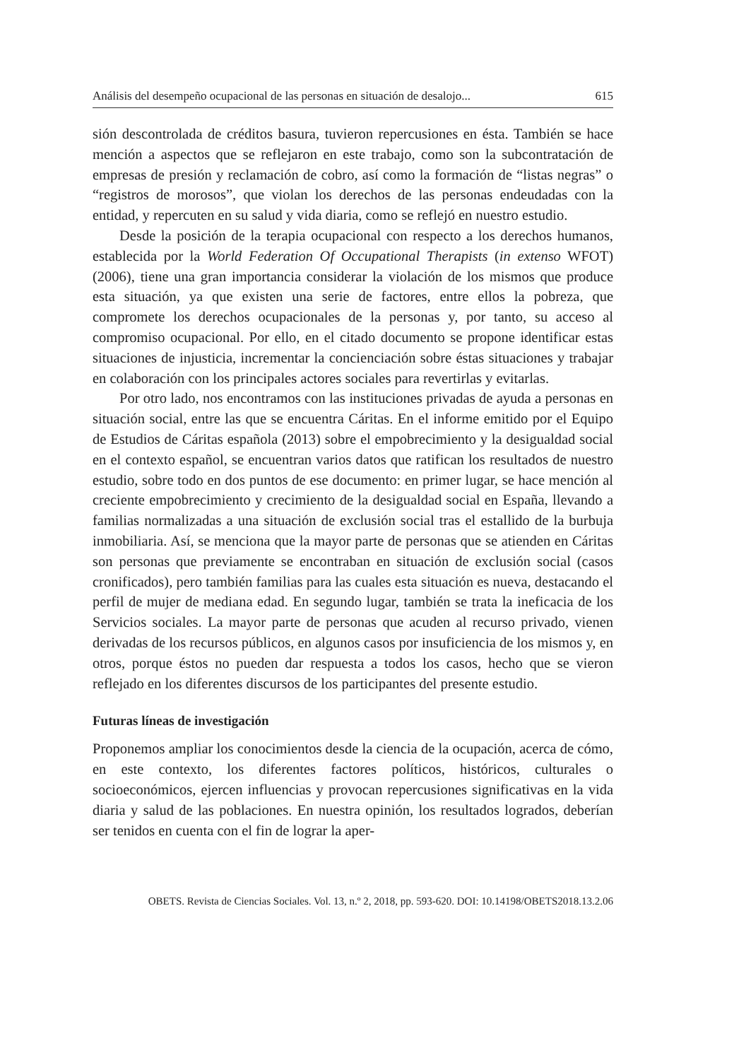Análisis del desempeño ocupacional de las personas en situación de desalojo... 615
sión descontrolada de créditos basura, tuvieron repercusiones en ésta. También se hace mención a aspectos que se reflejaron en este trabajo, como son la subcontratación de empresas de presión y reclamación de cobro, así como la formación de “listas negras” o “registros de morosos”, que violan los derechos de las personas endeudadas con la entidad, y repercuten en su salud y vida diaria, como se reflejó en nuestro estudio.
Desde la posición de la terapia ocupacional con respecto a los derechos humanos, establecida por la World Federation Of Occupational Therapists (in extenso WFOT) (2006), tiene una gran importancia considerar la violación de los mismos que produce esta situación, ya que existen una serie de factores, entre ellos la pobreza, que compromete los derechos ocupacionales de la personas y, por tanto, su acceso al compromiso ocupacional. Por ello, en el citado documento se propone identificar estas situaciones de injusticia, incrementar la concienciación sobre éstas situaciones y trabajar en colaboración con los principales actores sociales para revertirlas y evitarlas.
Por otro lado, nos encontramos con las instituciones privadas de ayuda a personas en situación social, entre las que se encuentra Cáritas. En el informe emitido por el Equipo de Estudios de Cáritas española (2013) sobre el empobrecimiento y la desigualdad social en el contexto español, se encuentran varios datos que ratifican los resultados de nuestro estudio, sobre todo en dos puntos de ese documento: en primer lugar, se hace mención al creciente empobrecimiento y crecimiento de la desigualdad social en España, llevando a familias normalizadas a una situación de exclusión social tras el estallido de la burbuja inmobiliaria. Así, se menciona que la mayor parte de personas que se atienden en Cáritas son personas que previamente se encontraban en situación de exclusión social (casos cronificados), pero también familias para las cuales esta situación es nueva, destacando el perfil de mujer de mediana edad. En segundo lugar, también se trata la ineficacia de los Servicios sociales. La mayor parte de personas que acuden al recurso privado, vienen derivadas de los recursos públicos, en algunos casos por insuficiencia de los mismos y, en otros, porque éstos no pueden dar respuesta a todos los casos, hecho que se vieron reflejado en los diferentes discursos de los participantes del presente estudio.
Futuras líneas de investigación
Proponemos ampliar los conocimientos desde la ciencia de la ocupación, acerca de cómo, en este contexto, los diferentes factores políticos, históricos, culturales o socioeconómicos, ejercen influencias y provocan repercusiones significativas en la vida diaria y salud de las poblaciones. En nuestra opinión, los resultados logrados, deberían ser tenidos en cuenta con el fin de lograr la aper-
OBETS. Revista de Ciencias Sociales. Vol. 13, n.º 2, 2018, pp. 593-620. DOI: 10.14198/OBETS2018.13.2.06